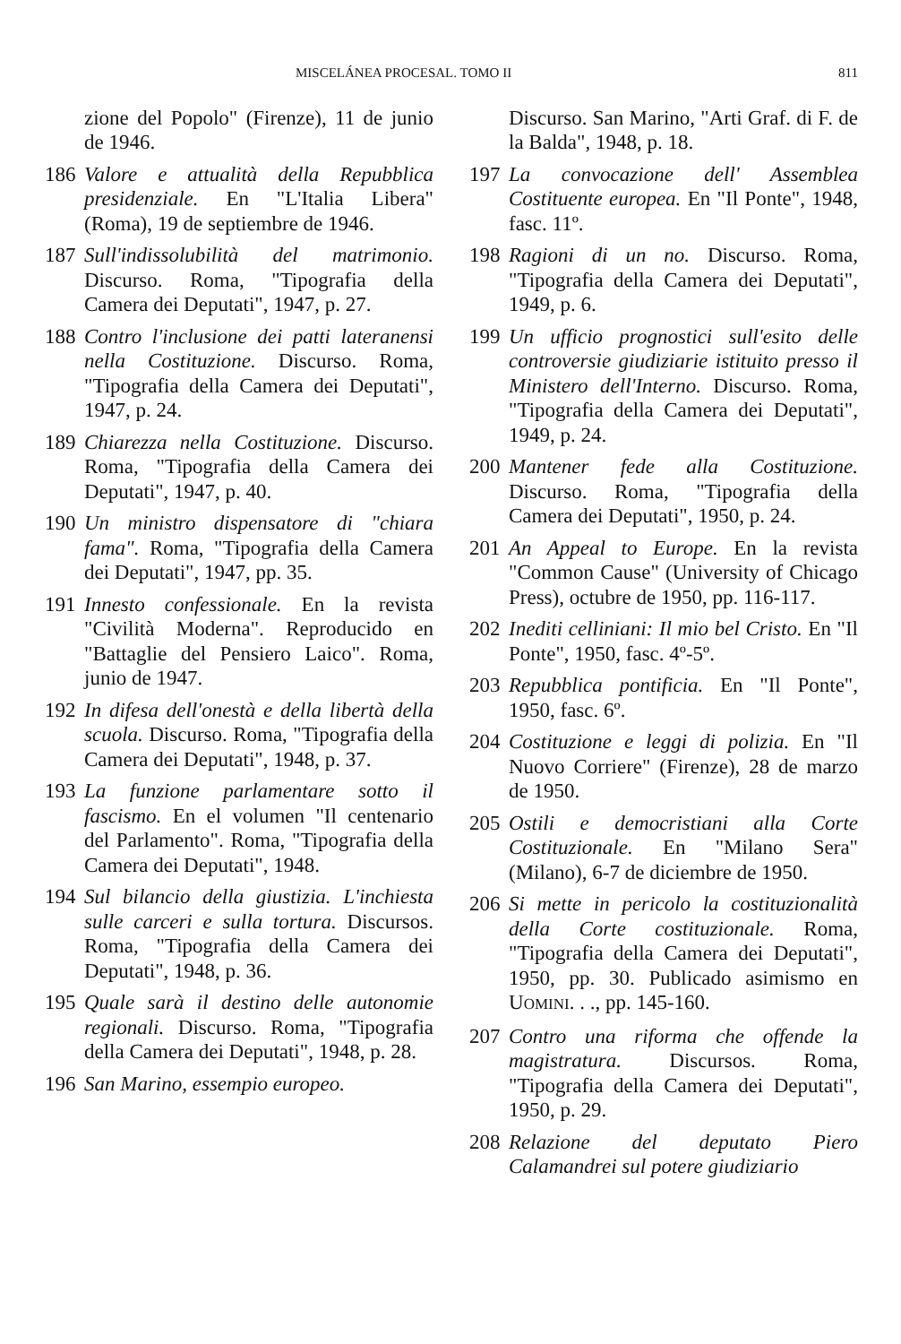MISCELÁNEA PROCESAL. TOMO II 811
zione del Popolo" (Firenze), 11 de junio de 1946.
186 Valore e attualità della Repubblica presidenziale. En "L'Italia Libera" (Roma), 19 de septiembre de 1946.
187 Sull'indissolubilità del matrimonio. Discurso. Roma, "Tipografia della Camera dei Deputati", 1947, p. 27.
188 Contro l'inclusione dei patti lateranensi nella Costituzione. Discurso. Roma, "Tipografia della Camera dei Deputati", 1947, p. 24.
189 Chiarezza nella Costituzione. Discurso. Roma, "Tipografia della Camera dei Deputati", 1947, p. 40.
190 Un ministro dispensatore di "chiara fama". Roma, "Tipografia della Camera dei Deputati", 1947, pp. 35.
191 Innesto confessionale. En la revista "Civilità Moderna". Reproducido en "Battaglie del Pensiero Laico". Roma, junio de 1947.
192 In difesa dell'onestà e della libertà della scuola. Discurso. Roma, "Tipografia della Camera dei Deputati", 1948, p. 37.
193 La funzione parlamentare sotto il fascismo. En el volumen "Il centenario del Parlamento". Roma, "Tipografia della Camera dei Deputati", 1948.
194 Sul bilancio della giustizia. L'inchiesta sulle carceri e sulla tortura. Discursos. Roma, "Tipografia della Camera dei Deputati", 1948, p. 36.
195 Quale sarà il destino delle autonomie regionali. Discurso. Roma, "Tipografia della Camera dei Deputati", 1948, p. 28.
196 San Marino, essempio europeo.
Discurso. San Marino, "Arti Graf. di F. de la Balda", 1948, p. 18.
197 La convocazione dell' Assemblea Costituente europea. En "Il Ponte", 1948, fasc. 11º.
198 Ragioni di un no. Discurso. Roma, "Tipografia della Camera dei Deputati", 1949, p. 6.
199 Un ufficio prognostici sull'esito delle controversie giudiziarie istituito presso il Ministero dell'Interno. Discurso. Roma, "Tipografia della Camera dei Deputati", 1949, p. 24.
200 Mantener fede alla Costituzione. Discurso. Roma, "Tipografia della Camera dei Deputati", 1950, p. 24.
201 An Appeal to Europe. En la revista "Common Cause" (University of Chicago Press), octubre de 1950, pp. 116-117.
202 Inediti celliniani: Il mio bel Cristo. En "Il Ponte", 1950, fasc. 4º-5º.
203 Repubblica pontificia. En "Il Ponte", 1950, fasc. 6º.
204 Costituzione e leggi di polizia. En "Il Nuovo Corriere" (Firenze), 28 de marzo de 1950.
205 Ostili e democristiani alla Corte Costituzionale. En "Milano Sera" (Milano), 6-7 de diciembre de 1950.
206 Si mette in pericolo la costituzionalità della Corte costituzionale. Roma, "Tipografia della Camera dei Deputati", 1950, pp. 30. Publicado asimismo en UOMINI. . ., pp. 145-160.
207 Contro una riforma che offende la magistratura. Discursos. Roma, "Tipografia della Camera dei Deputati", 1950, p. 29.
208 Relazione del deputato Piero Calamandrei sul potere giudiziario